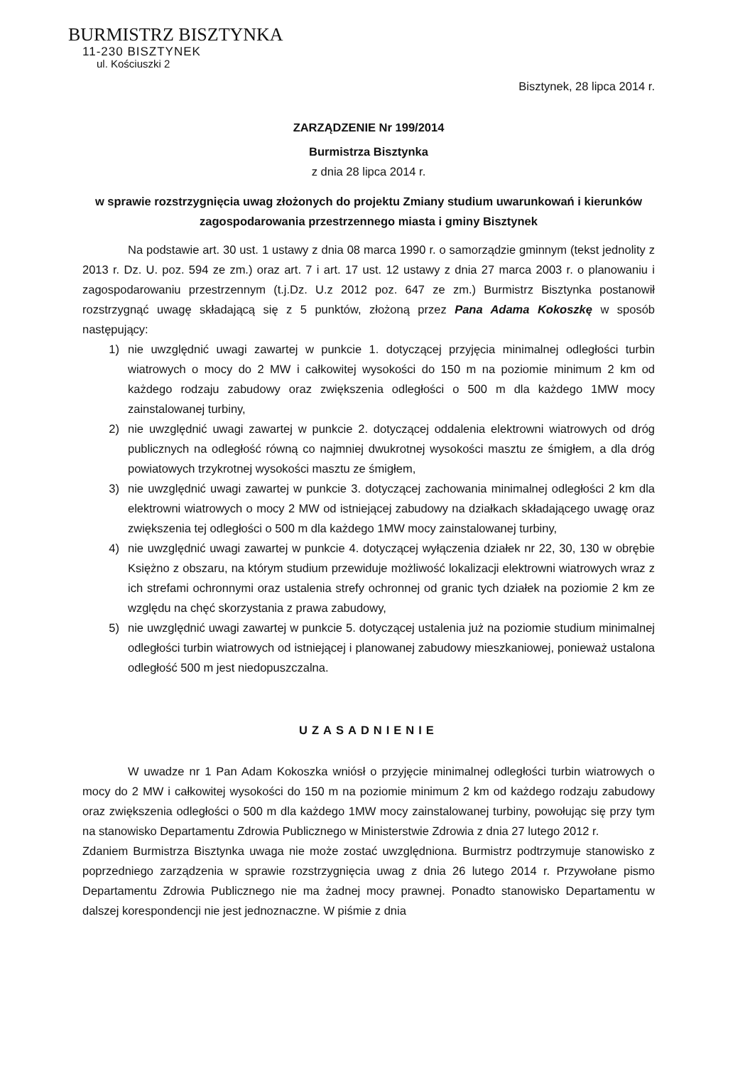BURMISTRZ BISZTYNKA
11-230 BISZTYNEK
ul. Kościuszki 2
Bisztynek, 28 lipca 2014 r.
ZARZĄDZENIE Nr 199/2014
Burmistrza Bisztynka
z dnia 28 lipca 2014 r.
w sprawie rozstrzygnięcia uwag złożonych do projektu Zmiany studium uwarunkowań i kierunków zagospodarowania przestrzennego miasta i gminy Bisztynek
Na podstawie art. 30 ust. 1 ustawy z dnia 08 marca 1990 r. o samorządzie gminnym (tekst jednolity z 2013 r. Dz. U. poz. 594 ze zm.) oraz art. 7 i art. 17 ust. 12 ustawy z dnia 27 marca 2003 r. o planowaniu i zagospodarowaniu przestrzennym (t.j.Dz. U.z 2012 poz. 647 ze zm.) Burmistrz Bisztynka postanowił rozstrzygnąć uwagę składającą się z 5 punktów, złożoną przez Pana Adama Kokoszkę w sposób następujący:
1) nie uwzględnić uwagi zawartej w punkcie 1. dotyczącej przyjęcia minimalnej odległości turbin wiatrowych o mocy do 2 MW i całkowitej wysokości do 150 m na poziomie minimum 2 km od każdego rodzaju zabudowy oraz zwiększenia odległości o 500 m dla każdego 1MW mocy zainstalowanej turbiny,
2) nie uwzględnić uwagi zawartej w punkcie 2. dotyczącej oddalenia elektrowni wiatrowych od dróg publicznych na odległość równą co najmniej dwukrotnej wysokości masztu ze śmigłem, a dla dróg powiatowych trzykrotnej wysokości masztu ze śmigłem,
3) nie uwzględnić uwagi zawartej w punkcie 3. dotyczącej zachowania minimalnej odległości 2 km dla elektrowni wiatrowych o mocy 2 MW od istniejącej zabudowy na działkach składającego uwagę oraz zwiększenia tej odległości o 500 m dla każdego 1MW mocy zainstalowanej turbiny,
4) nie uwzględnić uwagi zawartej w punkcie 4. dotyczącej wyłączenia działek nr 22, 30, 130 w obrębie Księżno z obszaru, na którym studium przewiduje możliwość lokalizacji elektrowni wiatrowych wraz z ich strefami ochronnymi oraz ustalenia strefy ochronnej od granic tych działek na poziomie 2 km ze względu na chęć skorzystania z prawa zabudowy,
5) nie uwzględnić uwagi zawartej w punkcie 5. dotyczącej ustalenia już na poziomie studium minimalnej odległości turbin wiatrowych od istniejącej i planowanej zabudowy mieszkaniowej, ponieważ ustalona odległość 500 m jest niedopuszczalna.
UZASADNIENIE
W uwadze nr 1 Pan Adam Kokoszka wniósł o przyjęcie minimalnej odległości turbin wiatrowych o mocy do 2 MW i całkowitej wysokości do 150 m na poziomie minimum 2 km od każdego rodzaju zabudowy oraz zwiększenia odległości o 500 m dla każdego 1MW mocy zainstalowanej turbiny, powołując się przy tym na stanowisko Departamentu Zdrowia Publicznego w Ministerstwie Zdrowia z dnia 27 lutego 2012 r.
Zdaniem Burmistrza Bisztynka uwaga nie może zostać uwzględniona. Burmistrz podtrzymuje stanowisko z poprzedniego zarządzenia w sprawie rozstrzygnięcia uwag z dnia 26 lutego 2014 r. Przywołane pismo Departamentu Zdrowia Publicznego nie ma żadnej mocy prawnej. Ponadto stanowisko Departamentu w dalszej korespondencji nie jest jednoznaczne. W piśmie z dnia